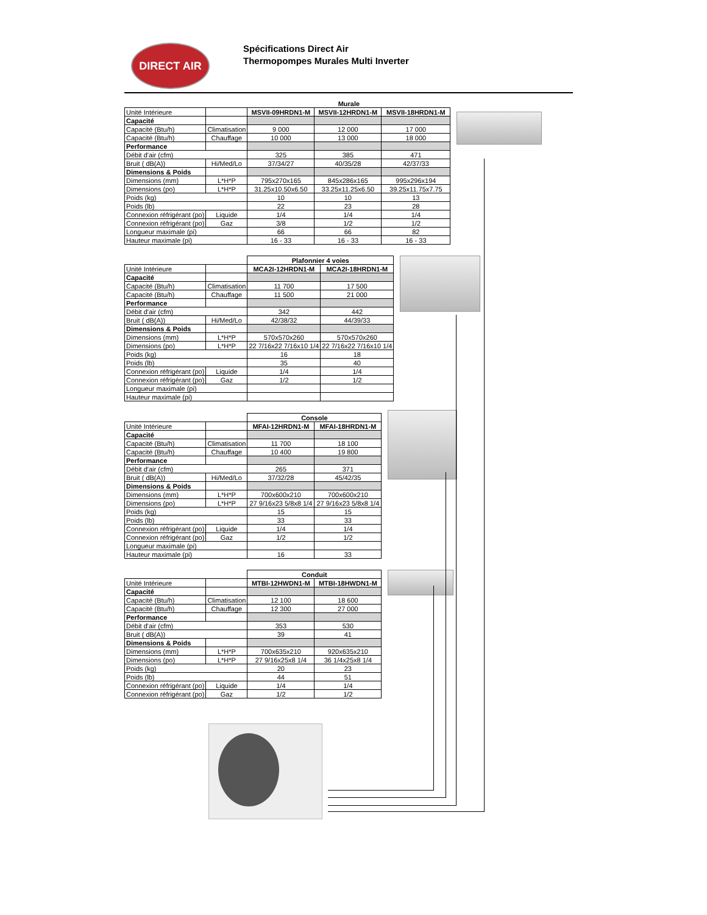DIRECT AIR
Spécifications Direct Air
Thermopompes Murales Multi Inverter
| | | Murale | | |
| Unité Intérieure | | MSVII-09HRDN1-M | MSVII-12HRDN1-M | MSVII-18HRDN1-M |
| Capacité | | | | |
| Capacité (Btu/h) | Climatisation | 9 000 | 12 000 | 17 000 |
| Capacité (Btu/h) | Chauffage | 10 000 | 13 000 | 18 000 |
| Performance | | | | |
| Débit d'air (cfm) | | 325 | 385 | 471 |
| Bruit ( dB(A)) | Hi/Med/Lo | 37/34/27 | 40/35/28 | 42/37/33 |
| Dimensions & Poids | | | | |
| Dimensions (mm) | L*H*P | 795x270x165 | 845x286x165 | 995x296x194 |
| Dimensions (po) | L*H*P | 31.25x10.50x6.50 | 33.25x11.25x6.50 | 39.25x11.75x7.75 |
| Poids (kg) | | 10 | 10 | 13 |
| Poids (lb) | | 22 | 23 | 28 |
| Connexion réfrigérant (po) | Liquide | 1/4 | 1/4 | 1/4 |
| Connexion réfrigérant (po) | Gaz | 3/8 | 1/2 | 1/2 |
| Longueur maximale (pi) | | 66 | 66 | 82 |
| Hauteur maximale (pi) | | 16 - 33 | 16 - 33 | 16 - 33 |
| | | Plafonnier 4 voies | |
| Unité Intérieure | | MCA2I-12HRDN1-M | MCA2I-18HRDN1-M |
| Capacité | | | |
| Capacité (Btu/h) | Climatisation | 11 700 | 17 500 |
| Capacité (Btu/h) | Chauffage | 11 500 | 21 000 |
| Performance | | | |
| Débit d'air (cfm) | | 342 | 442 |
| Bruit ( dB(A)) | Hi/Med/Lo | 42/38/32 | 44/39/33 |
| Dimensions & Poids | | | |
| Dimensions (mm) | L*H*P | 570x570x260 | 570x570x260 |
| Dimensions (po) | L*H*P | 22 7/16x22 7/16x10 1/4 | 22 7/16x22 7/16x10 1/4 |
| Poids (kg) | | 16 | 18 |
| Poids (lb) | | 35 | 40 |
| Connexion réfrigérant (po) | Liquide | 1/4 | 1/4 |
| Connexion réfrigérant (po) | Gaz | 1/2 | 1/2 |
| Longueur maximale (pi) | | | |
| Hauteur maximale (pi) | | | |
| | | Console | |
| Unité Intérieure | | MFAI-12HRDN1-M | MFAI-18HRDN1-M |
| Capacité | | | |
| Capacité (Btu/h) | Climatisation | 11 700 | 18 100 |
| Capacité (Btu/h) | Chauffage | 10 400 | 19 800 |
| Performance | | | |
| Débit d'air (cfm) | | 265 | 371 |
| Bruit ( dB(A)) | Hi/Med/Lo | 37/32/28 | 45/42/35 |
| Dimensions & Poids | | | |
| Dimensions (mm) | L*H*P | 700x600x210 | 700x600x210 |
| Dimensions (po) | L*H*P | 27 9/16x23 5/8x8 1/4 | 27 9/16x23 5/8x8 1/4 |
| Poids (kg) | | 15 | 15 |
| Poids (lb) | | 33 | 33 |
| Connexion réfrigérant (po) | Liquide | 1/4 | 1/4 |
| Connexion réfrigérant (po) | Gaz | 1/2 | 1/2 |
| Longueur maximale (pi) | | | |
| Hauteur maximale (pi) | | 16 | 33 |
| | | Conduit | |
| Unité Intérieure | | MTBI-12HWDN1-M | MTBI-18HWDN1-M |
| Capacité | | | |
| Capacité (Btu/h) | Climatisation | 12 100 | 18 600 |
| Capacité (Btu/h) | Chauffage | 12 300 | 27 000 |
| Performance | | | |
| Débit d'air (cfm) | | 353 | 530 |
| Bruit ( dB(A)) | | 39 | 41 |
| Dimensions & Poids | | | |
| Dimensions (mm) | L*H*P | 700x635x210 | 920x635x210 |
| Dimensions (po) | L*H*P | 27 9/16x25x8 1/4 | 36 1/4x25x8 1/4 |
| Poids (kg) | | 20 | 23 |
| Poids (lb) | | 44 | 51 |
| Connexion réfrigérant (po) | Liquide | 1/4 | 1/4 |
| Connexion réfrigérant (po) | Gaz | 1/2 | 1/2 |